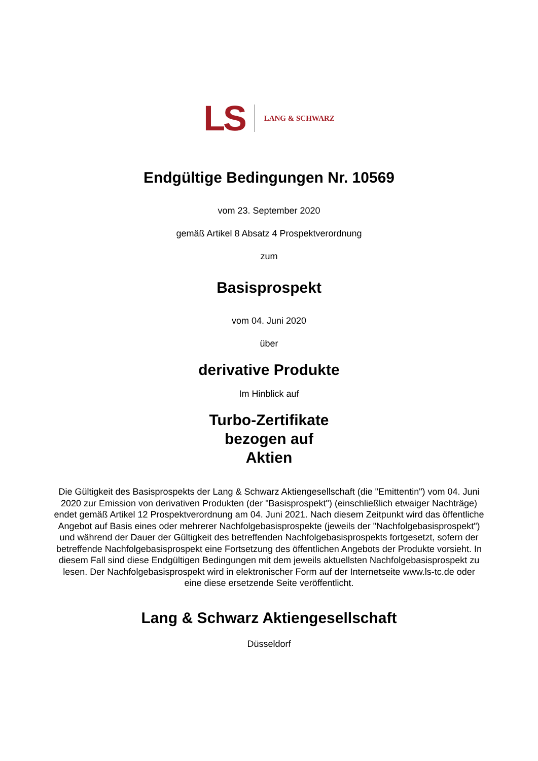LS LANG & SCHWARZ
Endgültige Bedingungen Nr. 10569
vom 23. September 2020
gemäß Artikel 8 Absatz 4 Prospektverordnung
zum
Basisprospekt
vom 04. Juni 2020
über
derivative Produkte
Im Hinblick auf
Turbo-Zertifikate
bezogen auf
Aktien
Die Gültigkeit des Basisprospekts der Lang & Schwarz Aktiengesellschaft (die "Emittentin") vom 04. Juni 2020 zur Emission von derivativen Produkten (der "Basisprospekt") (einschließlich etwaiger Nachträge) endet gemäß Artikel 12 Prospektverordnung am 04. Juni 2021. Nach diesem Zeitpunkt wird das öffentliche Angebot auf Basis eines oder mehrerer Nachfolgebasisprospekte (jeweils der "Nachfolgebasisprospekt") und während der Dauer der Gültigkeit des betreffenden Nachfolgebasisprospekts fortgesetzt, sofern der betreffende Nachfolgebasisprospekt eine Fortsetzung des öffentlichen Angebots der Produkte vorsieht. In diesem Fall sind diese Endgültigen Bedingungen mit dem jeweils aktuellsten Nachfolgebasisprospekt zu lesen. Der Nachfolgebasisprospekt wird in elektronischer Form auf der Internetseite www.ls-tc.de oder eine diese ersetzende Seite veröffentlicht.
Lang & Schwarz Aktiengesellschaft
Düsseldorf